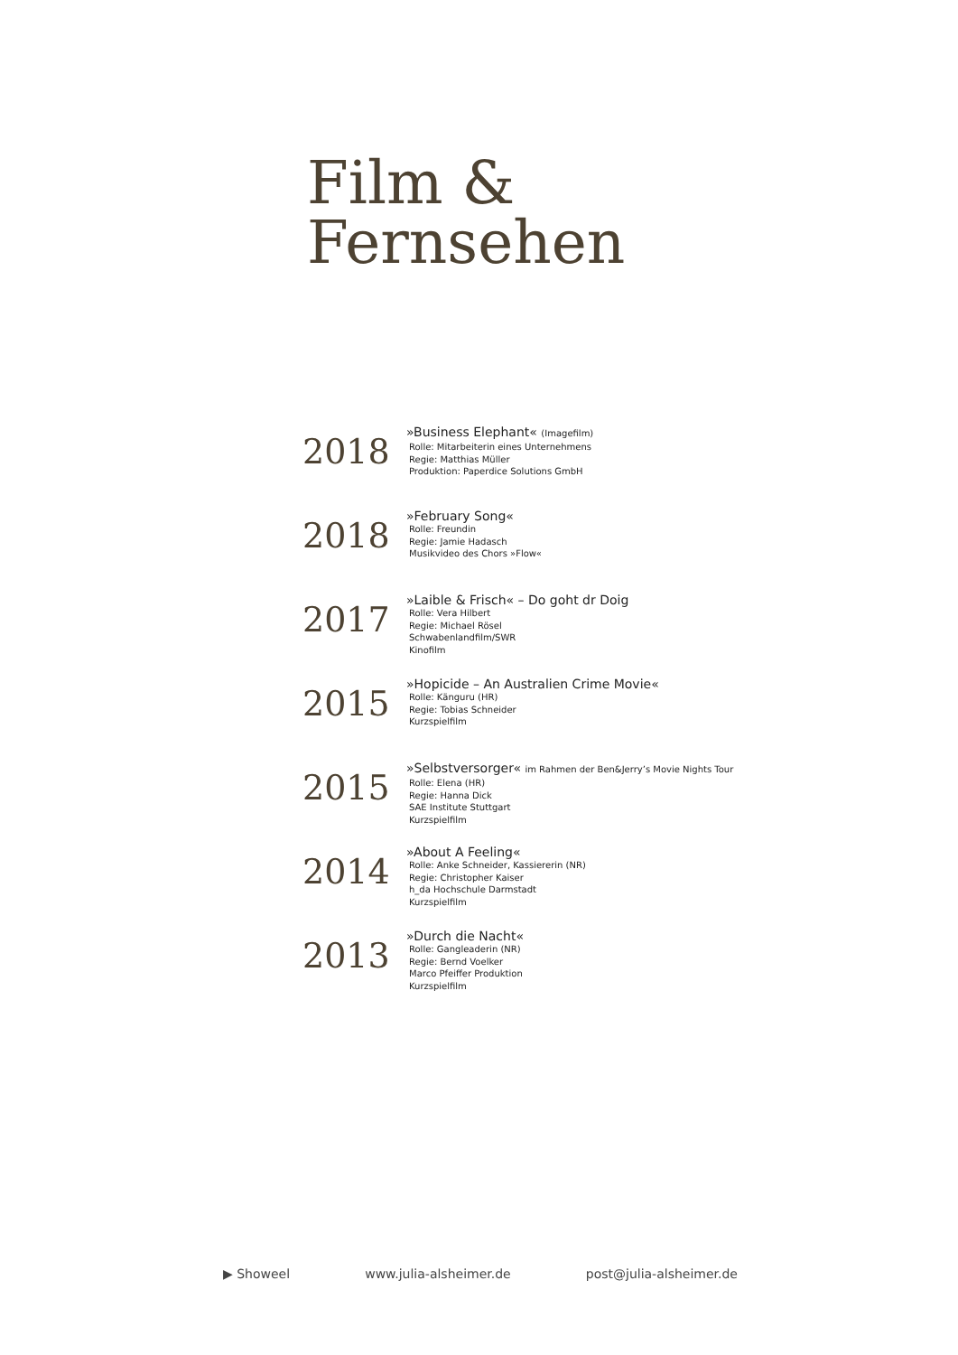Film &
Fernsehen
2018
»Business Elephant« (Imagefilm)
Rolle: Mitarbeiterin eines Unternehmens
Regie: Matthias Müller
Produktion: Paperdice Solutions GmbH
2018
»February Song«
Rolle: Freundin
Regie: Jamie Hadasch
Musikvideo des Chors »Flow«
2017
»Laible & Frisch« – Do goht dr Doig
Rolle: Vera Hilbert
Regie: Michael Rösel
Schwabenlandfilm/SWR
Kinofilm
2015
»Hopicide – An Australien Crime Movie«
Rolle: Känguru (HR)
Regie: Tobias Schneider
Kurzspielfilm
2015
»Selbstversorger« im Rahmen der Ben&Jerry’s Movie Nights Tour
Rolle: Elena (HR)
Regie: Hanna Dick
SAE Institute Stuttgart
Kurzspielfilm
2014
»About A Feeling«
Rolle: Anke Schneider, Kassiererin (NR)
Regie: Christopher Kaiser
h_da Hochschule Darmstadt
Kurzspielfilm
2013
»Durch die Nacht«
Rolle: Gangleaderin (NR)
Regie: Bernd Voelker
Marco Pfeiffer Produktion
Kurzspielfilm
▶ Showeel www.julia-alsheimer.de post@julia-alsheimer.de